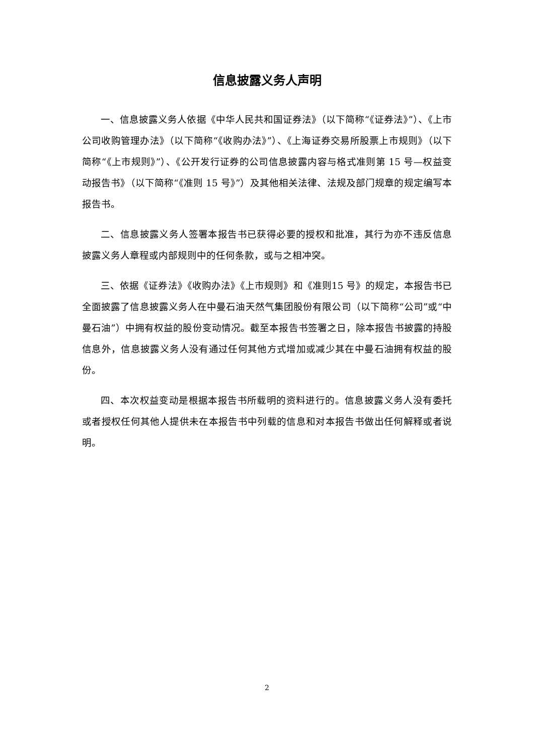信息披露义务人声明
一、信息披露义务人依据《中华人民共和国证券法》（以下简称“《证券法》”）、《上市公司收购管理办法》（以下简称“《收购办法》”）、《上海证券交易所股票上市规则》（以下简称“《上市规则》”）、《公开发行证券的公司信息披露内容与格式准则第 15 号—权益变动报告书》（以下简称“《准则 15 号》”）及其他相关法律、法规及部门规章的规定编写本报告书。
二、信息披露义务人签署本报告书已获得必要的授权和批准，其行为亦不违反信息披露义务人章程或内部规则中的任何条款，或与之相冲突。
三、依据《证券法》《收购办法》《上市规则》和《准则15 号》的规定，本报告书已全面披露了信息披露义务人在中曼石油天然气集团股份有限公司（以下简称“公司”或“中曼石油”）中拥有权益的股份变动情况。截至本报告书签署之日，除本报告书披露的持股信息外，信息披露义务人没有通过任何其他方式增加或减少其在中曼石油拥有权益的股份。
四、本次权益变动是根据本报告书所载明的资料进行的。信息披露义务人没有委托或者授权任何其他人提供未在本报告书中列载的信息和对本报告书做出任何解释或者说明。
2